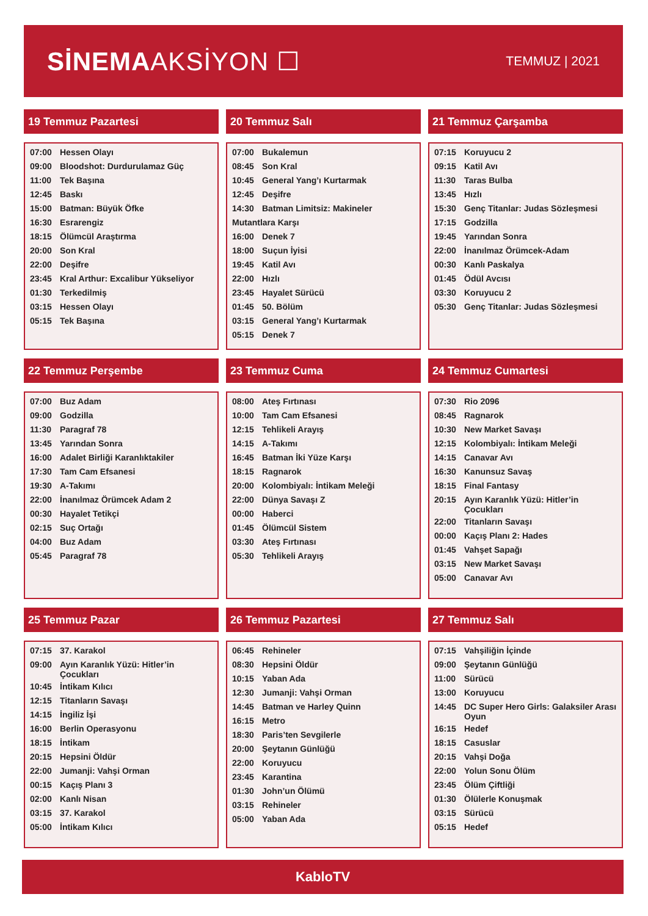SİNEMAAKSİYON ☐
TEMMUZ | 2021
19 Temmuz Pazartesi
| 07:00 | Hessen Olayı |
| 09:00 | Bloodshot: Durdurulamaz Güç |
| 11:00 | Tek Başına |
| 12:45 | Baskı |
| 15:00 | Batman: Büyük Öfke |
| 16:30 | Esrarengiz |
| 18:15 | Ölümcül Araştırma |
| 20:00 | Son Kral |
| 22:00 | Deşifre |
| 23:45 | Kral Arthur: Excalibur Yükseliyor |
| 01:30 | Terkedilmiş |
| 03:15 | Hessen Olayı |
| 05:15 | Tek Başına |
20 Temmuz Salı
| 07:00 | Bukalemun |
| 08:45 | Son Kral |
| 10:45 | General Yang’ı Kurtarmak |
| 12:45 | Deşifre |
| 14:30 | Batman Limitsiz: Makineler |
| Mutantlara Karşı | |
| 16:00 | Denek 7 |
| 18:00 | Suçun İyisi |
| 19:45 | Katil Avı |
| 22:00 | Hızlı |
| 23:45 | Hayalet Sürücü |
| 01:45 | 50. Bölüm |
| 03:15 | General Yang’ı Kurtarmak |
| 05:15 | Denek 7 |
21 Temmuz Çarşamba
| 07:15 | Koruyucu 2 |
| 09:15 | Katil Avı |
| 11:30 | Taras Bulba |
| 13:45 | Hızlı |
| 15:30 | Genç Titanlar: Judas Sözleşmesi |
| 17:15 | Godzilla |
| 19:45 | Yarından Sonra |
| 22:00 | İnanılmaz Örümcek-Adam |
| 00:30 | Kanlı Paskalya |
| 01:45 | Ödül Avcısı |
| 03:30 | Koruyucu 2 |
| 05:30 | Genç Titanlar: Judas Sözleşmesi |
22 Temmuz Perşembe
| 07:00 | Buz Adam |
| 09:00 | Godzilla |
| 11:30 | Paragraf 78 |
| 13:45 | Yarından Sonra |
| 16:00 | Adalet Birliği Karanlıktakiler |
| 17:30 | Tam Cam Efsanesi |
| 19:30 | A-Takımı |
| 22:00 | İnanılmaz Örümcek Adam 2 |
| 00:30 | Hayalet Tetikçi |
| 02:15 | Suç Ortağı |
| 04:00 | Buz Adam |
| 05:45 | Paragraf 78 |
23 Temmuz Cuma
| 08:00 | Ateş Fırtınası |
| 10:00 | Tam Cam Efsanesi |
| 12:15 | Tehlikeli Arayış |
| 14:15 | A-Takımı |
| 16:45 | Batman İki Yüze Karşı |
| 18:15 | Ragnarok |
| 20:00 | Kolombiyalı: İntikam Meleği |
| 22:00 | Dünya Savaşı Z |
| 00:00 | Haberci |
| 01:45 | Ölümcül Sistem |
| 03:30 | Ateş Fırtınası |
| 05:30 | Tehlikeli Arayış |
24 Temmuz Cumartesi
| 07:30 | Rio 2096 |
| 08:45 | Ragnarok |
| 10:30 | New Market Savaşı |
| 12:15 | Kolombiyalı: İntikam Meleği |
| 14:15 | Canavar Avı |
| 16:30 | Kanunsuz Savaş |
| 18:15 | Final Fantasy |
| 20:15 | Ayın Karanlık Yüzü: Hitler’in Çocukları |
| 22:00 | Titanların Savaşı |
| 00:00 | Kaçış Planı 2: Hades |
| 01:45 | Vahşet Sapağı |
| 03:15 | New Market Savaşı |
| 05:00 | Canavar Avı |
25 Temmuz Pazar
| 07:15 | 37. Karakol |
| 09:00 | Ayın Karanlık Yüzü: Hitler’in Çocukları |
| 10:45 | İntikam Kılıcı |
| 12:15 | Titanların Savaşı |
| 14:15 | İngiliz İşi |
| 16:00 | Berlin Operasyonu |
| 18:15 | İntikam |
| 20:15 | Hepsini Öldür |
| 22:00 | Jumanji: Vahşi Orman |
| 00:15 | Kaçış Planı 3 |
| 02:00 | Kanlı Nisan |
| 03:15 | 37. Karakol |
| 05:00 | İntikam Kılıcı |
26 Temmuz Pazartesi
| 06:45 | Rehineler |
| 08:30 | Hepsini Öldür |
| 10:15 | Yaban Ada |
| 12:30 | Jumanji: Vahşi Orman |
| 14:45 | Batman ve Harley Quinn |
| 16:15 | Metro |
| 18:30 | Paris’ten Sevgilerle |
| 20:00 | Şeytanın Günlüğü |
| 22:00 | Koruyucu |
| 23:45 | Karantina |
| 01:30 | John’un Ölümü |
| 03:15 | Rehineler |
| 05:00 | Yaban Ada |
27 Temmuz Salı
| 07:15 | Vahşiliğin İçinde |
| 09:00 | Şeytanın Günlüğü |
| 11:00 | Sürücü |
| 13:00 | Koruyucu |
| 14:45 | DC Super Hero Girls: Galaksiler Arası Oyun |
| 16:15 | Hedef |
| 18:15 | Casuslar |
| 20:15 | Vahşi Doğa |
| 22:00 | Yolun Sonu Ölüm |
| 23:45 | Ölüm Çiftliği |
| 01:30 | Ölülerle Konuşmak |
| 03:15 | Sürücü |
| 05:15 | Hedef |
KabloTV